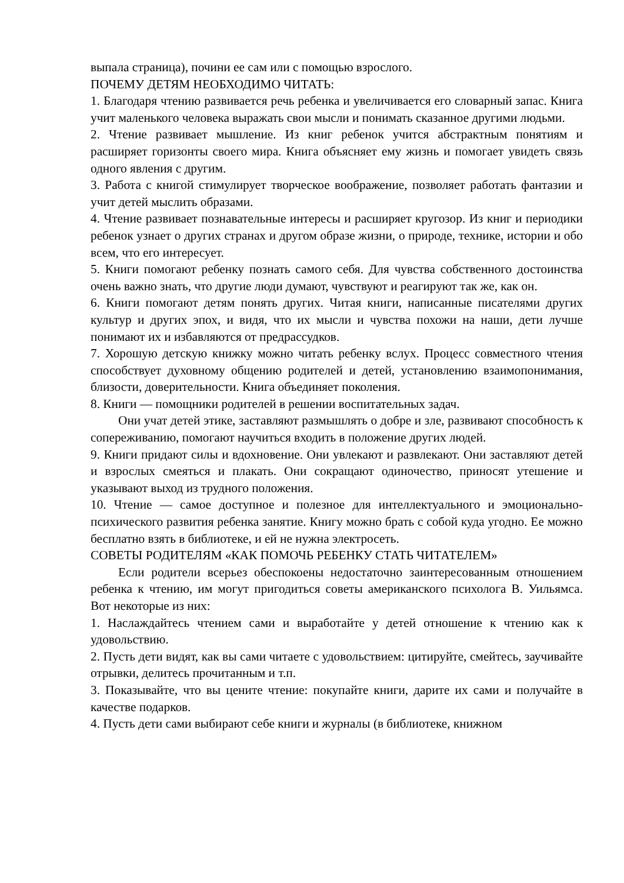выпала страница), почини ее сам или с помощью взрослого.
ПОЧЕМУ ДЕТЯМ НЕОБХОДИМО ЧИТАТЬ:
1. Благодаря чтению развивается речь ребенка и увеличивается его словарный запас. Книга учит маленького человека выражать свои мысли и понимать сказанное другими людьми.
2. Чтение развивает мышление. Из книг ребенок учится абстрактным понятиям и расширяет горизонты своего мира. Книга объясняет ему жизнь и помогает увидеть связь одного явления с другим.
3. Работа с книгой стимулирует творческое воображение, позволяет работать фантазии и учит детей мыслить образами.
4. Чтение развивает познавательные интересы и расширяет кругозор. Из книг и периодики ребенок узнает о других странах и другом образе жизни, о природе, технике, истории и обо всем, что его интересует.
5. Книги помогают ребенку познать самого себя. Для чувства собственного достоинства очень важно знать, что другие люди думают, чувствуют и реагируют так же, как он.
6. Книги помогают детям понять других. Читая книги, написанные писателями других культур и других эпох, и видя, что их мысли и чувства похожи на наши, дети лучше понимают их и избавляются от предрассудков.
7. Хорошую детскую книжку можно читать ребенку вслух. Процесс совместного чтения способствует духовному общению родителей и детей, установлению взаимопонимания, близости, доверительности. Книга объединяет поколения.
8. Книги — помощники родителей в решении воспитательных задач.
Они учат детей этике, заставляют размышлять о добре и зле, развивают способность к сопереживанию, помогают научиться входить в положение других людей.
9. Книги придают силы и вдохновение. Они увлекают и развлекают. Они заставляют детей и взрослых смеяться и плакать. Они сокращают одиночество, приносят утешение и указывают выход из трудного положения.
10. Чтение — самое доступное и полезное для интеллектуального и эмоционально-психического развития ребенка занятие. Книгу можно брать с собой куда угодно. Ее можно бесплатно взять в библиотеке, и ей не нужна электросеть.
СОВЕТЫ РОДИТЕЛЯМ «КАК ПОМОЧЬ РЕБЕНКУ СТАТЬ ЧИТАТЕЛЕМ»
Если родители всерьез обеспокоены недостаточно заинтересованным отношением ребенка к чтению, им могут пригодиться советы американского психолога В. Уильямса. Вот некоторые из них:
1. Наслаждайтесь чтением сами и выработайте у детей отношение к чтению как к удовольствию.
2. Пусть дети видят, как вы сами читаете с удовольствием: цитируйте, смейтесь, заучивайте отрывки, делитесь прочитанным и т.п.
3. Показывайте, что вы цените чтение: покупайте книги, дарите их сами и получайте в качестве подарков.
4. Пусть дети сами выбирают себе книги и журналы (в библиотеке, книжном